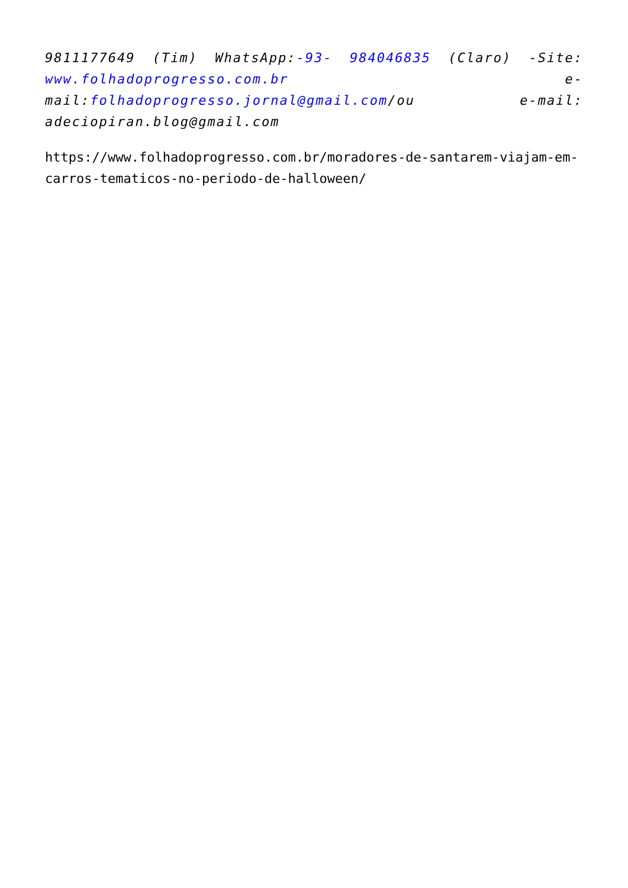9811177649 (Tim) WhatsApp:-93- 984046835 (Claro) -Site: www.folhadoprogresso.com.br e-mail:folhadoprogresso.jornal@gmail.com/ou e-mail: adeciopiran.blog@gmail.com
https://www.folhadoprogresso.com.br/moradores-de-santarem-viajam-em-carros-tematicos-no-periodo-de-halloween/